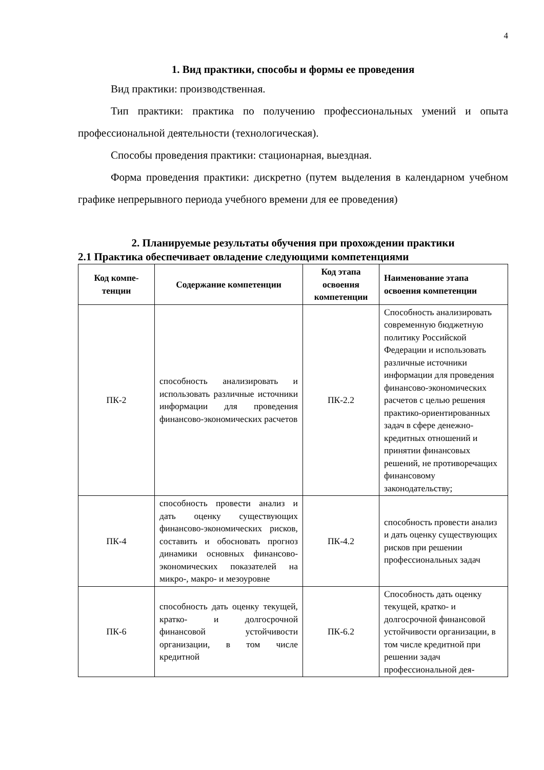4
1. Вид практики, способы и формы ее проведения
Вид практики: производственная.
Тип практики: практика по получению профессиональных умений и опыта профессиональной деятельности (технологическая).
Способы проведения практики: стационарная, выездная.
Форма проведения практики: дискретно (путем выделения в календарном учебном графике непрерывного периода учебного времени для ее проведения)
2. Планируемые результаты обучения при прохождении практики
2.1 Практика обеспечивает овладение следующими компетенциями
| Код компе- тенции | Содержание компетенции | Код этапа освоения компетенции | Наименование этапа освоения компетенции |
| --- | --- | --- | --- |
| ПК-2 | способность анализировать и использовать различные источники информации для проведения финансово-экономических расчетов | ПК-2.2 | Способность анализировать современную бюджетную политику Российской Федерации и использовать различные источники информации для проведения финансово-экономических расчетов с целью решения практико-ориентированных задач в сфере денежно-кредитных отношений и принятии финансовых решений, не противоречащих финансовому законодательству; |
| ПК-4 | способность провести анализ и дать оценку существующих финансово-экономических рисков, составить и обосновать прогноз динамики основных финансово-экономических показателей на микро-, макро- и мезоуровне | ПК-4.2 | способность провести анализ и дать оценку существующих рисков при решении профессиональных задач |
| ПК-6 | способность дать оценку текущей, кратко- и долгосрочной финансовой устойчивости организации, в том числе кредитной | ПК-6.2 | Способность дать оценку текущей, кратко- и долгосрочной финансовой устойчивости организации, в том числе кредитной при решении задач профессиональной дея- |